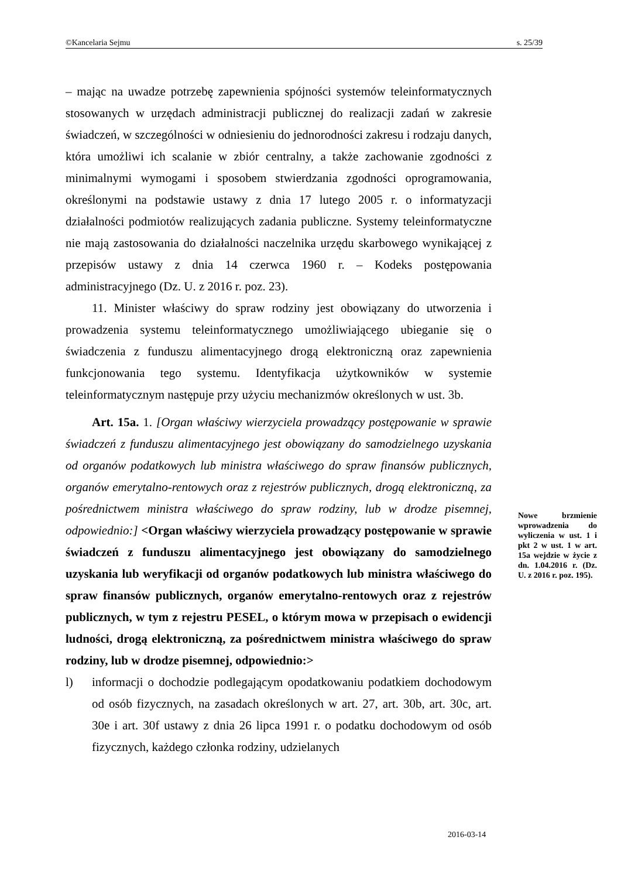©Kancelaria Sejmu s. 25/39
– mając na uwadze potrzebę zapewnienia spójności systemów teleinformatycznych stosowanych w urzędach administracji publicznej do realizacji zadań w zakresie świadczeń, w szczególności w odniesieniu do jednorodności zakresu i rodzaju danych, która umożliwi ich scalanie w zbiór centralny, a także zachowanie zgodności z minimalnymi wymogami i sposobem stwierdzania zgodności oprogramowania, określonymi na podstawie ustawy z dnia 17 lutego 2005 r. o informatyzacji działalności podmiotów realizujących zadania publiczne. Systemy teleinformatyczne nie mają zastosowania do działalności naczelnika urzędu skarbowego wynikającej z przepisów ustawy z dnia 14 czerwca 1960 r. – Kodeks postępowania administracyjnego (Dz. U. z 2016 r. poz. 23).
11. Minister właściwy do spraw rodziny jest obowiązany do utworzenia i prowadzenia systemu teleinformatycznego umożliwiającego ubieganie się o świadczenia z funduszu alimentacyjnego drogą elektroniczną oraz zapewnienia funkcjonowania tego systemu. Identyfikacja użytkowników w systemie teleinformatycznym następuje przy użyciu mechanizmów określonych w ust. 3b.
Art. 15a. 1. [Organ właściwy wierzyciela prowadzący postępowanie w sprawie świadczeń z funduszu alimentacyjnego jest obowiązany do samodzielnego uzyskania od organów podatkowych lub ministra właściwego do spraw finansów publicznych, organów emerytalno-rentowych oraz z rejestrów publicznych, drogą elektroniczną, za pośrednictwem ministra właściwego do spraw rodziny, lub w drodze pisemnej, odpowiednio:] <Organ właściwy wierzyciela prowadzący postępowanie w sprawie świadczeń z funduszu alimentacyjnego jest obowiązany do samodzielnego uzyskania lub weryfikacji od organów podatkowych lub ministra właściwego do spraw finansów publicznych, organów emerytalno-rentowych oraz z rejestrów publicznych, w tym z rejestru PESEL, o którym mowa w przepisach o ewidencji ludności, drogą elektroniczną, za pośrednictwem ministra właściwego do spraw rodziny, lub w drodze pisemnej, odpowiednio:>
l) informacji o dochodzie podlegającym opodatkowaniu podatkiem dochodowym od osób fizycznych, na zasadach określonych w art. 27, art. 30b, art. 30c, art. 30e i art. 30f ustawy z dnia 26 lipca 1991 r. o podatku dochodowym od osób fizycznych, każdego członka rodziny, udzielanych
Nowe brzmienie wprowadzenia do wyliczenia w ust. 1 i pkt 2 w ust. 1 w art. 15a wejdzie w życie z dn. 1.04.2016 r. (Dz. U. z 2016 r. poz. 195).
2016-03-14